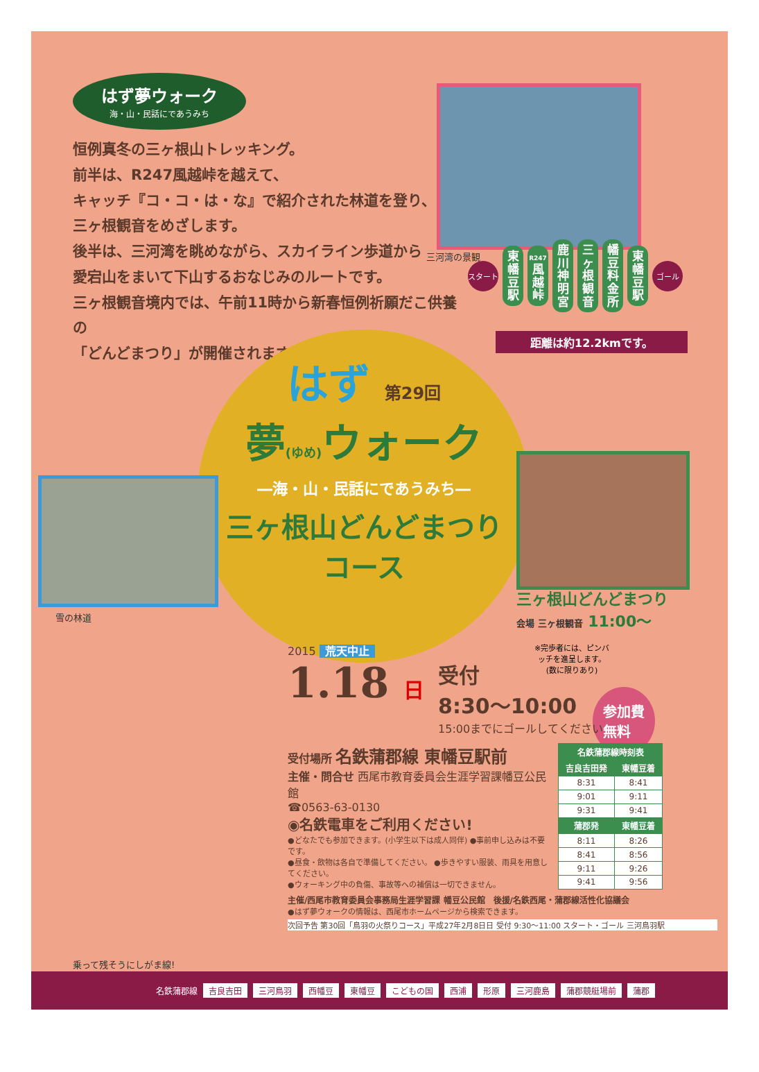はず夢ウォーク
海・山・民話にであうみち
恒例真冬の三ヶ根山トレッキング。
前半は、R247風越峠を越えて、
キャッチ『コ・コ・は・な』で紹介された林道を登り、
三ヶ根観音をめざします。
後半は、三河湾を眺めながら、スカイライン歩道から
愛宕山をまいて下山するおなじみのルートです。
三ヶ根観音境内では、午前11時から新春恒例祈願だこ供養の
「どんどまつり」が開催されます。
三河湾の景観
スタート
東幡豆駅
R247 風越峠
鹿川神明宮
三ヶ根観音
幡豆料金所
東幡豆駅
ゴール
距離は約12.2kmです。
はず 第29回
夢(ゆめ) ウォーク
―海・山・民話にであうみち―
三ヶ根山どんどまつり
コース
雪の林道
三ヶ根山どんどまつり
会場 三ヶ根観音 11:00〜
※完歩者には、ピンバッチを進呈します。(数に限りあり)
参加費
無料
2015 荒天中止
1.18 日 受付
8:30〜10:00
15:00までにゴールしてください
受付場所 名鉄蒲郡線 東幡豆駅前
主催・問合せ 西尾市教育委員会生涯学習課幡豆公民館
☎0563-63-0130
◉名鉄電車をご利用ください!
●どなたでも参加できます。(小学生以下は成人同伴) ●事前申し込みは不要です。
●昼食・飲物は各自で準備してください。 ●歩きやすい服装、雨具を用意してください。
●ウォーキング中の負傷、事故等への補償は一切できません。
| 名鉄蒲郡線時刻表 | |
| --- | --- |
| 吉良吉田発 | 東幡豆着 |
| 8:31 | 8:41 |
| 9:01 | 9:11 |
| 9:31 | 9:41 |
| 蒲郡発 | 東幡豆着 |
| 8:11 | 8:26 |
| 8:41 | 8:56 |
| 9:11 | 9:26 |
| 9:41 | 9:56 |
主催/西尾市教育委員会事務局生涯学習課 幡豆公民館　後援/名鉄西尾・蒲郡線活性化協議会
●はず夢ウォークの情報は、西尾市ホームページから検索できます。
次回予告 第30回「鳥羽の火祭りコース」平成27年2月8日日 受付 9:30〜11:00 スタート・ゴール 三河鳥羽駅
乗って残そうにしがま線!
名鉄蒲郡線 吉良吉田 三河鳥羽 西幡豆 東幡豆 こどもの国 西浦 形原 三河鹿島 蒲郡競艇場前 蒲郡